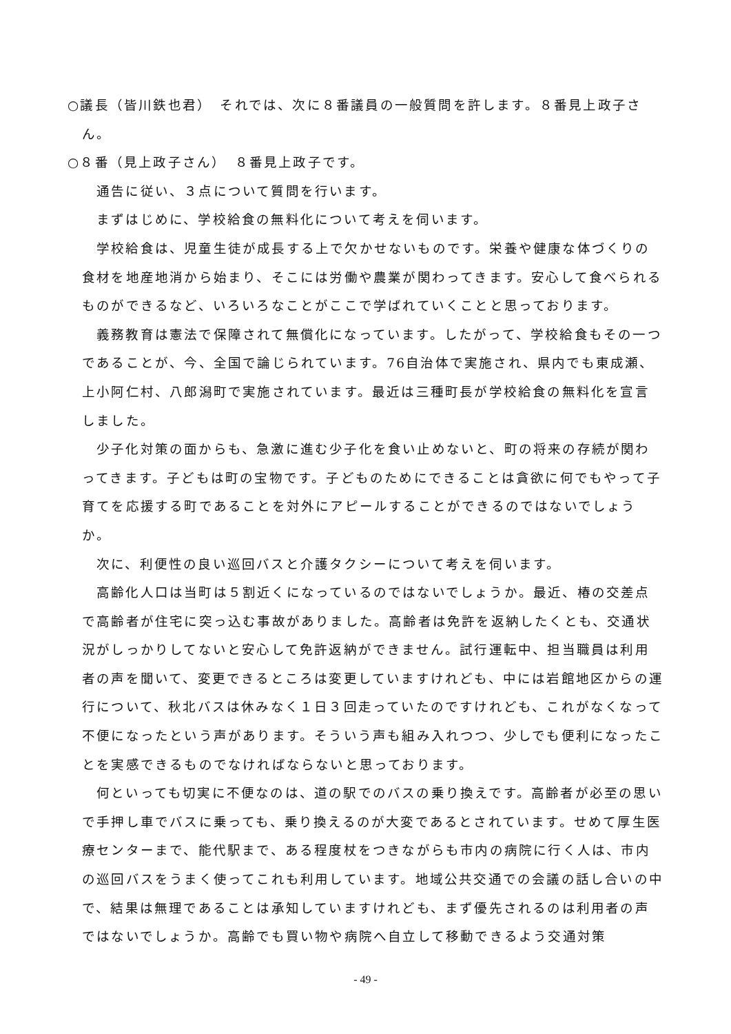○議長（皆川鉄也君）　それでは、次に８番議員の一般質問を許します。８番見上政子さん。
○８番（見上政子さん）　８番見上政子です。
通告に従い、３点について質問を行います。
まずはじめに、学校給食の無料化について考えを伺います。
学校給食は、児童生徒が成長する上で欠かせないものです。栄養や健康な体づくりの食材を地産地消から始まり、そこには労働や農業が関わってきます。安心して食べられるものができるなど、いろいろなことがここで学ばれていくことと思っております。
義務教育は憲法で保障されて無償化になっています。したがって、学校給食もその一つであることが、今、全国で論じられています。76自治体で実施され、県内でも東成瀬、上小阿仁村、八郎潟町で実施されています。最近は三種町長が学校給食の無料化を宣言しました。
少子化対策の面からも、急激に進む少子化を食い止めないと、町の将来の存続が関わってきます。子どもは町の宝物です。子どものためにできることは貪欲に何でもやって子育てを応援する町であることを対外にアピールすることができるのではないでしょうか。
次に、利便性の良い巡回バスと介護タクシーについて考えを伺います。
高齢化人口は当町は５割近くになっているのではないでしょうか。最近、椿の交差点で高齢者が住宅に突っ込む事故がありました。高齢者は免許を返納したくとも、交通状況がしっかりしてないと安心して免許返納ができません。試行運転中、担当職員は利用者の声を聞いて、変更できるところは変更していますけれども、中には岩館地区からの運行について、秋北バスは休みなく１日３回走っていたのですけれども、これがなくなって不便になったという声があります。そういう声も組み入れつつ、少しでも便利になったことを実感できるものでなければならないと思っております。
何といっても切実に不便なのは、道の駅でのバスの乗り換えです。高齢者が必至の思いで手押し車でバスに乗っても、乗り換えるのが大変であるとされています。せめて厚生医療センターまで、能代駅まで、ある程度杖をつきながらも市内の病院に行く人は、市内の巡回バスをうまく使ってこれも利用しています。地域公共交通での会議の話し合いの中で、結果は無理であることは承知していますけれども、まず優先されるのは利用者の声ではないでしょうか。高齢でも買い物や病院へ自立して移動できるよう交通対策
- 49 -